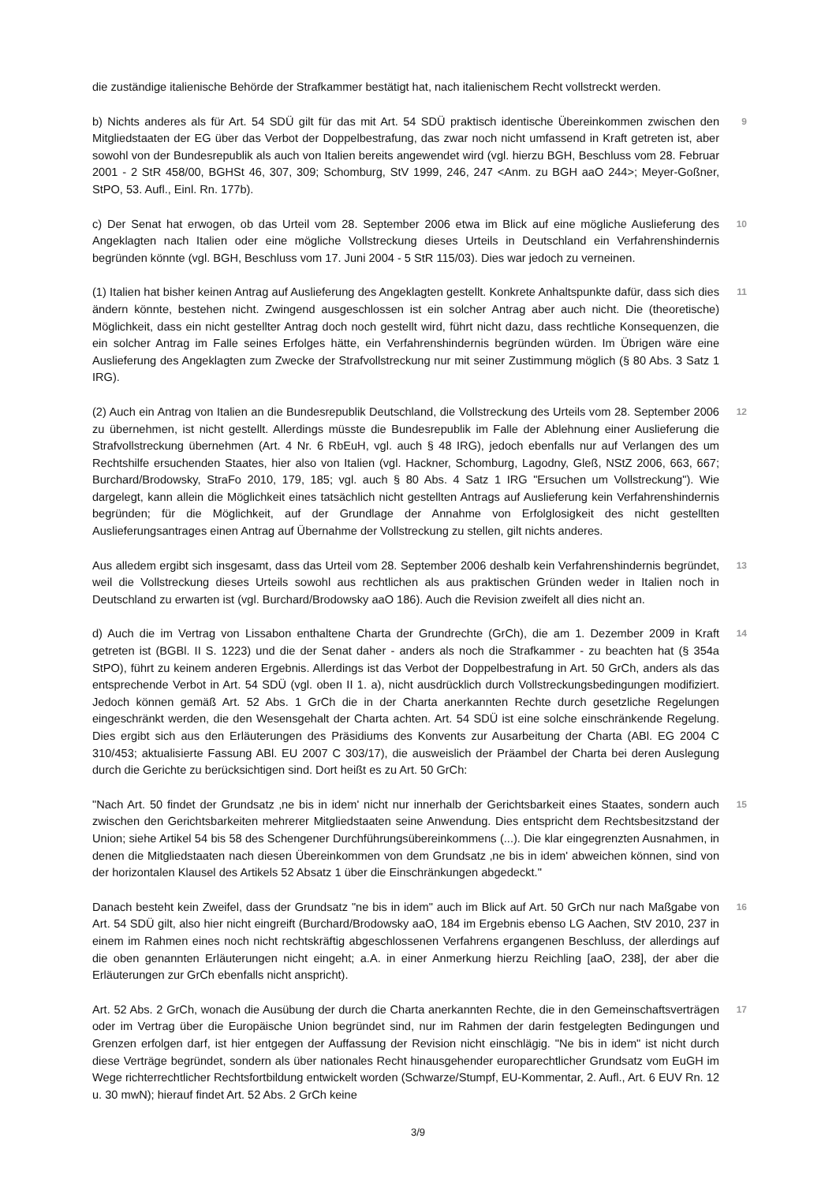die zuständige italienische Behörde der Strafkammer bestätigt hat, nach italienischem Recht vollstreckt werden.
b) Nichts anderes als für Art. 54 SDÜ gilt für das mit Art. 54 SDÜ praktisch identische Übereinkommen zwischen den Mitgliedstaaten der EG über das Verbot der Doppelbestrafung, das zwar noch nicht umfassend in Kraft getreten ist, aber sowohl von der Bundesrepublik als auch von Italien bereits angewendet wird (vgl. hierzu BGH, Beschluss vom 28. Februar 2001 - 2 StR 458/00, BGHSt 46, 307, 309; Schomburg, StV 1999, 246, 247 <Anm. zu BGH aaO 244>; Meyer-Goßner, StPO, 53. Aufl., Einl. Rn. 177b).
9
c) Der Senat hat erwogen, ob das Urteil vom 28. September 2006 etwa im Blick auf eine mögliche Auslieferung des Angeklagten nach Italien oder eine mögliche Vollstreckung dieses Urteils in Deutschland ein Verfahrenshindernis begründen könnte (vgl. BGH, Beschluss vom 17. Juni 2004 - 5 StR 115/03). Dies war jedoch zu verneinen.
10
(1) Italien hat bisher keinen Antrag auf Auslieferung des Angeklagten gestellt. Konkrete Anhaltspunkte dafür, dass sich dies ändern könnte, bestehen nicht. Zwingend ausgeschlossen ist ein solcher Antrag aber auch nicht. Die (theoretische) Möglichkeit, dass ein nicht gestellter Antrag doch noch gestellt wird, führt nicht dazu, dass rechtliche Konsequenzen, die ein solcher Antrag im Falle seines Erfolges hätte, ein Verfahrenshindernis begründen würden. Im Übrigen wäre eine Auslieferung des Angeklagten zum Zwecke der Strafvollstreckung nur mit seiner Zustimmung möglich (§ 80 Abs. 3 Satz 1 IRG).
11
(2) Auch ein Antrag von Italien an die Bundesrepublik Deutschland, die Vollstreckung des Urteils vom 28. September 2006 zu übernehmen, ist nicht gestellt. Allerdings müsste die Bundesrepublik im Falle der Ablehnung einer Auslieferung die Strafvollstreckung übernehmen (Art. 4 Nr. 6 RbEuH, vgl. auch § 48 IRG), jedoch ebenfalls nur auf Verlangen des um Rechtshilfe ersuchenden Staates, hier also von Italien (vgl. Hackner, Schomburg, Lagodny, Gleß, NStZ 2006, 663, 667; Burchard/Brodowsky, StraFo 2010, 179, 185; vgl. auch § 80 Abs. 4 Satz 1 IRG "Ersuchen um Vollstreckung"). Wie dargelegt, kann allein die Möglichkeit eines tatsächlich nicht gestellten Antrags auf Auslieferung kein Verfahrenshindernis begründen; für die Möglichkeit, auf der Grundlage der Annahme von Erfolglosigkeit des nicht gestellten Auslieferungsantrages einen Antrag auf Übernahme der Vollstreckung zu stellen, gilt nichts anderes.
12
Aus alledem ergibt sich insgesamt, dass das Urteil vom 28. September 2006 deshalb kein Verfahrenshindernis begründet, weil die Vollstreckung dieses Urteils sowohl aus rechtlichen als aus praktischen Gründen weder in Italien noch in Deutschland zu erwarten ist (vgl. Burchard/Brodowsky aaO 186). Auch die Revision zweifelt all dies nicht an.
13
d) Auch die im Vertrag von Lissabon enthaltene Charta der Grundrechte (GrCh), die am 1. Dezember 2009 in Kraft getreten ist (BGBl. II S. 1223) und die der Senat daher - anders als noch die Strafkammer - zu beachten hat (§ 354a StPO), führt zu keinem anderen Ergebnis. Allerdings ist das Verbot der Doppelbestrafung in Art. 50 GrCh, anders als das entsprechende Verbot in Art. 54 SDÜ (vgl. oben II 1. a), nicht ausdrücklich durch Vollstreckungsbedingungen modifiziert. Jedoch können gemäß Art. 52 Abs. 1 GrCh die in der Charta anerkannten Rechte durch gesetzliche Regelungen eingeschränkt werden, die den Wesensgehalt der Charta achten. Art. 54 SDÜ ist eine solche einschränkende Regelung. Dies ergibt sich aus den Erläuterungen des Präsidiums des Konvents zur Ausarbeitung der Charta (ABl. EG 2004 C 310/453; aktualisierte Fassung ABl. EU 2007 C 303/17), die ausweislich der Präambel der Charta bei deren Auslegung durch die Gerichte zu berücksichtigen sind. Dort heißt es zu Art. 50 GrCh:
14
"Nach Art. 50 findet der Grundsatz ‚ne bis in idem' nicht nur innerhalb der Gerichtsbarkeit eines Staates, sondern auch zwischen den Gerichtsbarkeiten mehrerer Mitgliedstaaten seine Anwendung. Dies entspricht dem Rechtsbesitzstand der Union; siehe Artikel 54 bis 58 des Schengener Durchführungsübereinkommens (...). Die klar eingegrenzten Ausnahmen, in denen die Mitgliedstaaten nach diesen Übereinkommen von dem Grundsatz ‚ne bis in idem' abweichen können, sind von der horizontalen Klausel des Artikels 52 Absatz 1 über die Einschränkungen abgedeckt."
15
Danach besteht kein Zweifel, dass der Grundsatz "ne bis in idem" auch im Blick auf Art. 50 GrCh nur nach Maßgabe von Art. 54 SDÜ gilt, also hier nicht eingreift (Burchard/Brodowsky aaO, 184 im Ergebnis ebenso LG Aachen, StV 2010, 237 in einem im Rahmen eines noch nicht rechtskräftig abgeschlossenen Verfahrens ergangenen Beschluss, der allerdings auf die oben genannten Erläuterungen nicht eingeht; a.A. in einer Anmerkung hierzu Reichling [aaO, 238], der aber die Erläuterungen zur GrCh ebenfalls nicht anspricht).
16
Art. 52 Abs. 2 GrCh, wonach die Ausübung der durch die Charta anerkannten Rechte, die in den Gemeinschaftsverträgen oder im Vertrag über die Europäische Union begründet sind, nur im Rahmen der darin festgelegten Bedingungen und Grenzen erfolgen darf, ist hier entgegen der Auffassung der Revision nicht einschlägig. "Ne bis in idem" ist nicht durch diese Verträge begründet, sondern als über nationales Recht hinausgehender europarechtlicher Grundsatz vom EuGH im Wege richterrechtlicher Rechtsfortbildung entwickelt worden (Schwarze/Stumpf, EU-Kommentar, 2. Aufl., Art. 6 EUV Rn. 12 u. 30 mwN); hierauf findet Art. 52 Abs. 2 GrCh keine
17
3/9